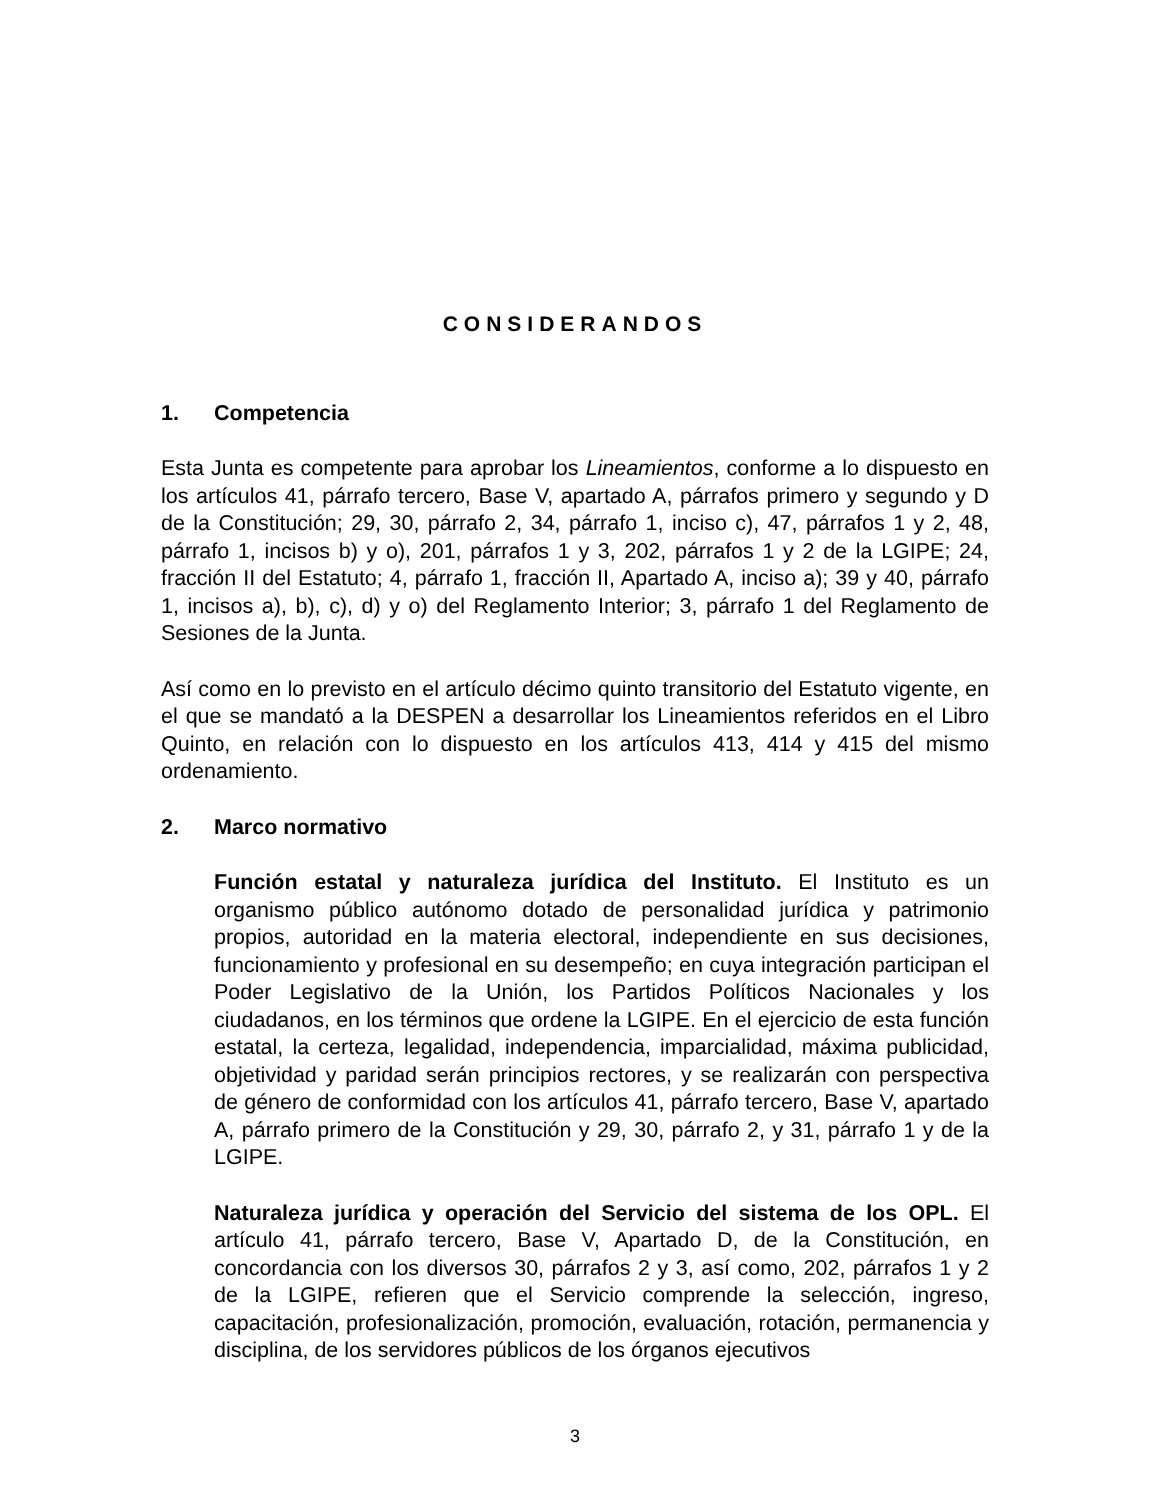CONSIDERANDOS
1. Competencia
Esta Junta es competente para aprobar los Lineamientos, conforme a lo dispuesto en los artículos 41, párrafo tercero, Base V, apartado A, párrafos primero y segundo y D de la Constitución; 29, 30, párrafo 2, 34, párrafo 1, inciso c), 47, párrafos 1 y 2, 48, párrafo 1, incisos b) y o), 201, párrafos 1 y 3, 202, párrafos 1 y 2 de la LGIPE; 24, fracción II del Estatuto; 4, párrafo 1, fracción II, Apartado A, inciso a); 39 y 40, párrafo 1, incisos a), b), c), d) y o) del Reglamento Interior; 3, párrafo 1 del Reglamento de Sesiones de la Junta.
Así como en lo previsto en el artículo décimo quinto transitorio del Estatuto vigente, en el que se mandató a la DESPEN a desarrollar los Lineamientos referidos en el Libro Quinto, en relación con lo dispuesto en los artículos 413, 414 y 415 del mismo ordenamiento.
2. Marco normativo
Función estatal y naturaleza jurídica del Instituto. El Instituto es un organismo público autónomo dotado de personalidad jurídica y patrimonio propios, autoridad en la materia electoral, independiente en sus decisiones, funcionamiento y profesional en su desempeño; en cuya integración participan el Poder Legislativo de la Unión, los Partidos Políticos Nacionales y los ciudadanos, en los términos que ordene la LGIPE. En el ejercicio de esta función estatal, la certeza, legalidad, independencia, imparcialidad, máxima publicidad, objetividad y paridad serán principios rectores, y se realizarán con perspectiva de género de conformidad con los artículos 41, párrafo tercero, Base V, apartado A, párrafo primero de la Constitución y 29, 30, párrafo 2, y 31, párrafo 1 y de la LGIPE.
Naturaleza jurídica y operación del Servicio del sistema de los OPL. El artículo 41, párrafo tercero, Base V, Apartado D, de la Constitución, en concordancia con los diversos 30, párrafos 2 y 3, así como, 202, párrafos 1 y 2 de la LGIPE, refieren que el Servicio comprende la selección, ingreso, capacitación, profesionalización, promoción, evaluación, rotación, permanencia y disciplina, de los servidores públicos de los órganos ejecutivos
3